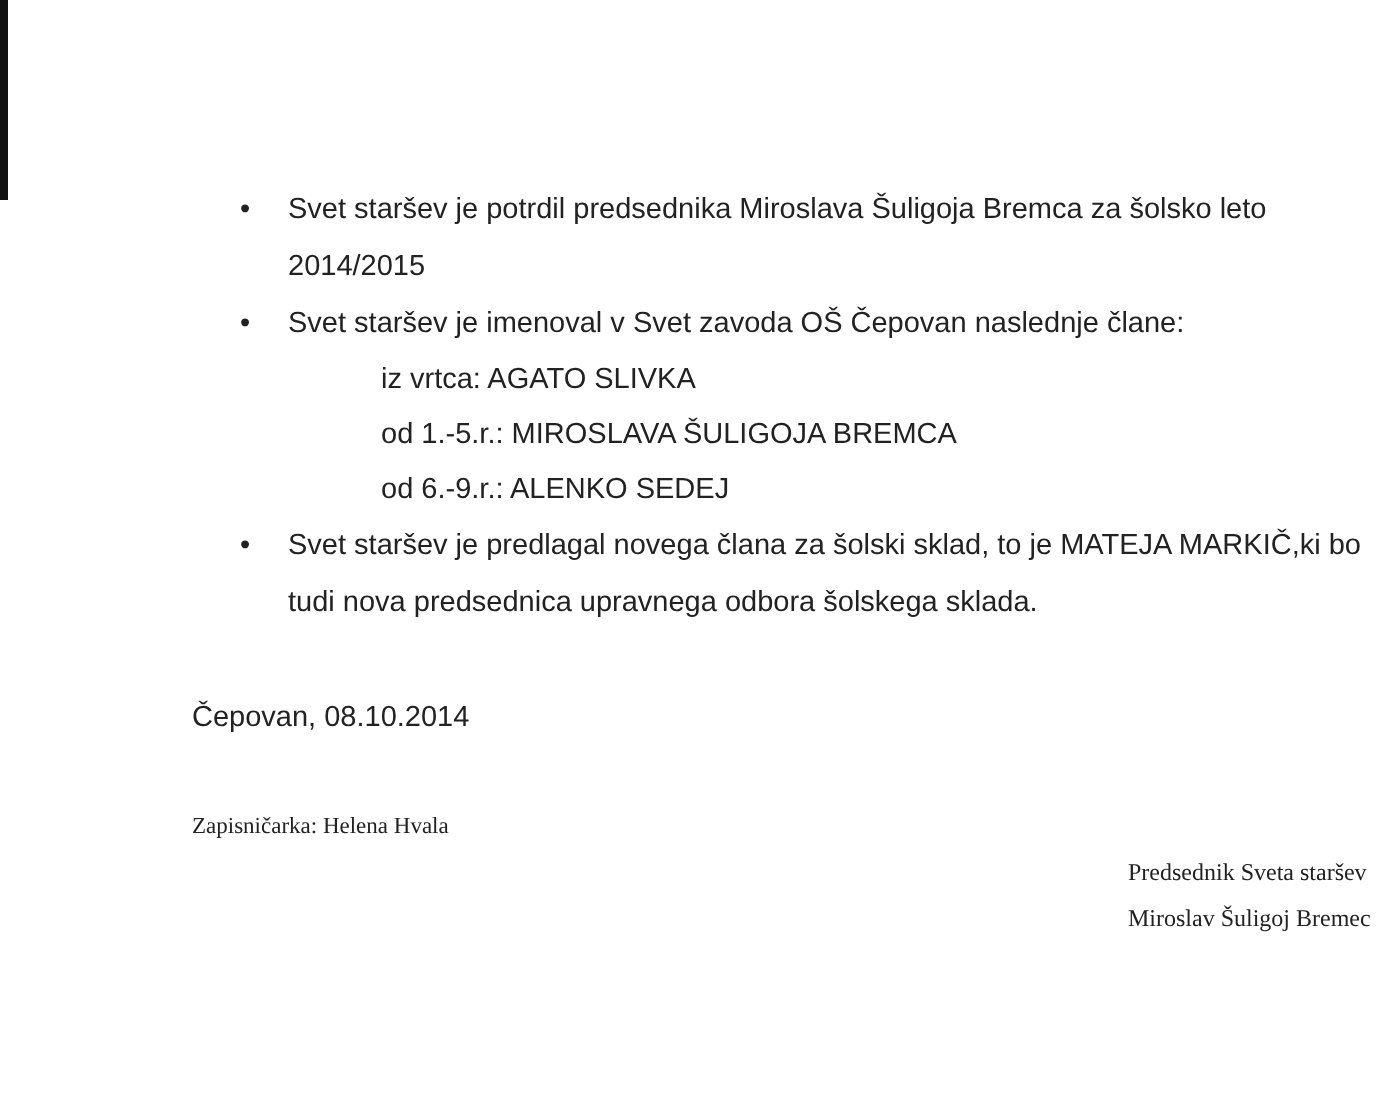• Svet staršev je potrdil predsednika Miroslava Šuligoja Bremca za šolsko leto 2014/2015
• Svet staršev je imenoval v Svet zavoda OŠ Čepovan naslednje člane:
iz vrtca: AGATO SLIVKA
od 1.-5.r.: MIROSLAVA ŠULIGOJA BREMCA
od 6.-9.r.: ALENKO SEDEJ
• Svet staršev je predlagal novega člana za šolski sklad, to je MATEJA MARKIČ,ki bo tudi nova predsednica upravnega odbora šolskega sklada.
Čepovan, 08.10.2014
Zapisničarka: Helena Hvala
Predsednik Sveta staršev
Miroslav Šuligoj Bremec